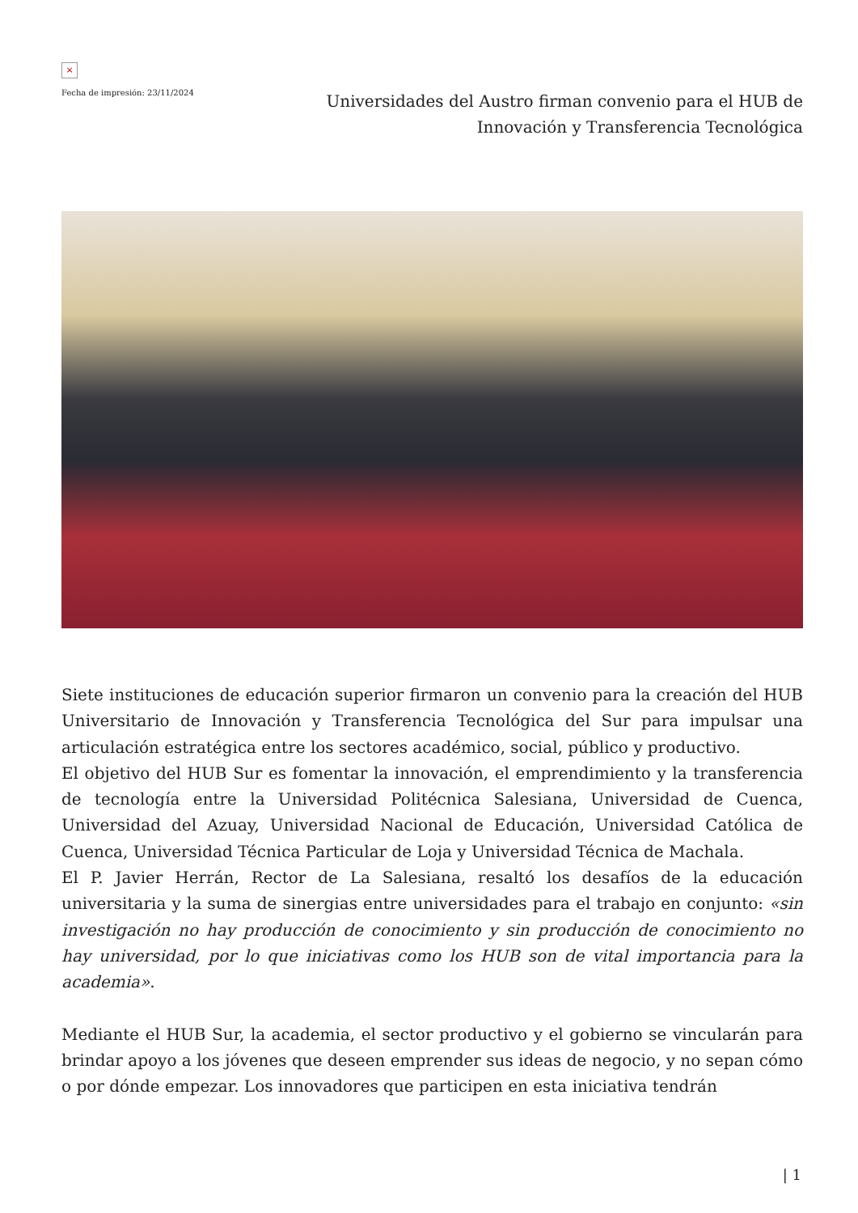×
Fecha de impresión: 23/11/2024
Universidades del Austro firman convenio para el HUB de Innovación y Transferencia Tecnológica
Siete instituciones de educación superior firmaron un convenio para la creación del HUB Universitario de Innovación y Transferencia Tecnológica del Sur para impulsar una articulación estratégica entre los sectores académico, social, público y productivo.
El objetivo del HUB Sur es fomentar la innovación, el emprendimiento y la transferencia de tecnología entre la Universidad Politécnica Salesiana, Universidad de Cuenca, Universidad del Azuay, Universidad Nacional de Educación, Universidad Católica de Cuenca, Universidad Técnica Particular de Loja y Universidad Técnica de Machala.
El P. Javier Herrán, Rector de La Salesiana, resaltó los desafíos de la educación universitaria y la suma de sinergias entre universidades para el trabajo en conjunto: «sin investigación no hay producción de conocimiento y sin producción de conocimiento no hay universidad, por lo que iniciativas como los HUB son de vital importancia para la academia».
Mediante el HUB Sur, la academia, el sector productivo y el gobierno se vincularán para brindar apoyo a los jóvenes que deseen emprender sus ideas de negocio, y no sepan cómo o por dónde empezar. Los innovadores que participen en esta iniciativa tendrán
| 1